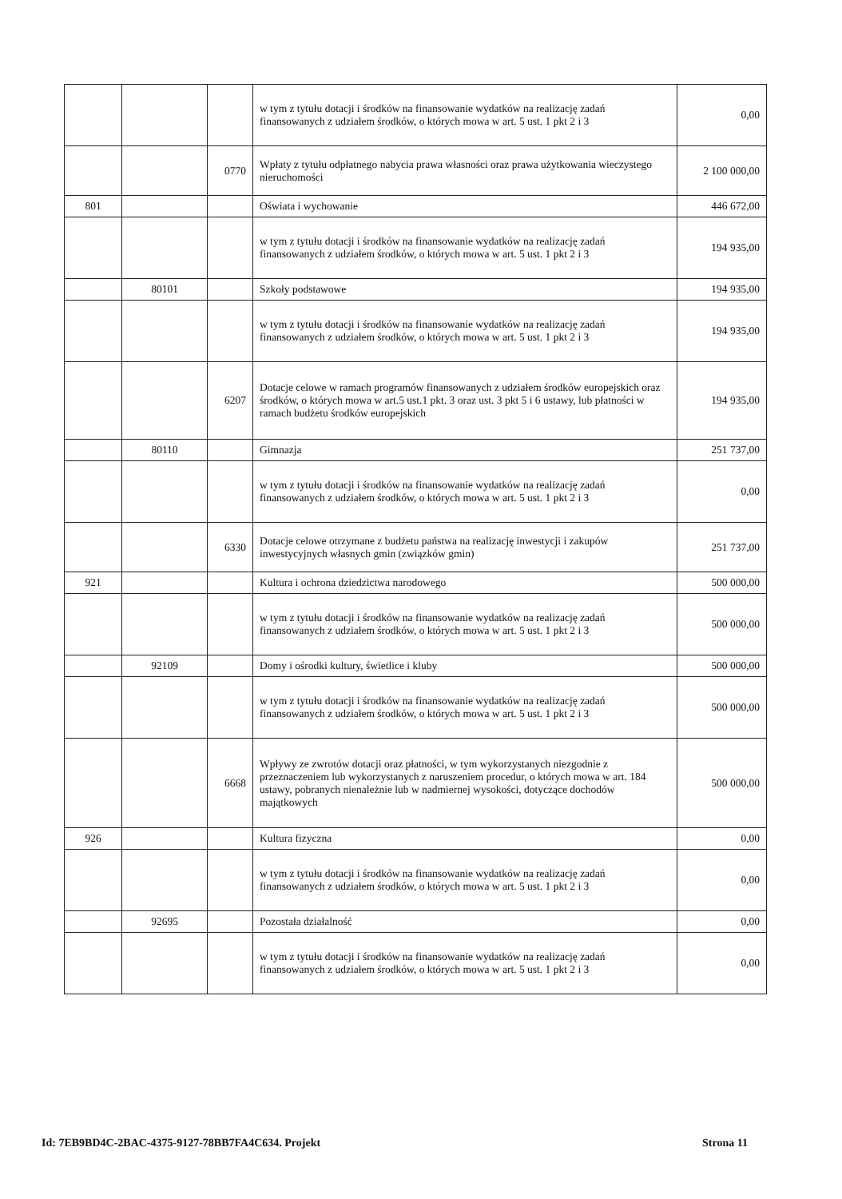| | | | w tym z tytułu dotacji i środków na finansowanie wydatków na realizację zadań finansowanych z udziałem środków, o których mowa w art. 5 ust. 1 pkt 2 i 3 | 0,00 |
| | | 0770 | Wpłaty z tytułu odpłatnego nabycia prawa własności oraz prawa użytkowania wieczystego nieruchomości | 2 100 000,00 |
| 801 | | | Oświata i wychowanie | 446 672,00 |
| | | | w tym z tytułu dotacji i środków na finansowanie wydatków na realizację zadań finansowanych z udziałem środków, o których mowa w art. 5 ust. 1 pkt 2 i 3 | 194 935,00 |
| | 80101 | | Szkoły podstawowe | 194 935,00 |
| | | | w tym z tytułu dotacji i środków na finansowanie wydatków na realizację zadań finansowanych z udziałem środków, o których mowa w art. 5 ust. 1 pkt 2 i 3 | 194 935,00 |
| | | 6207 | Dotacje celowe w ramach programów finansowanych z udziałem środków europejskich oraz środków, o których mowa w art.5 ust.1 pkt. 3 oraz ust. 3 pkt 5 i 6 ustawy, lub płatności w ramach budżetu środków europejskich | 194 935,00 |
| | 80110 | | Gimnazja | 251 737,00 |
| | | | w tym z tytułu dotacji i środków na finansowanie wydatków na realizację zadań finansowanych z udziałem środków, o których mowa w art. 5 ust. 1 pkt 2 i 3 | 0,00 |
| | | 6330 | Dotacje celowe otrzymane z budżetu państwa na realizację inwestycji i zakupów inwestycyjnych własnych gmin (związków gmin) | 251 737,00 |
| 921 | | | Kultura i ochrona dziedzictwa narodowego | 500 000,00 |
| | | | w tym z tytułu dotacji i środków na finansowanie wydatków na realizację zadań finansowanych z udziałem środków, o których mowa w art. 5 ust. 1 pkt 2 i 3 | 500 000,00 |
| | 92109 | | Domy i ośrodki kultury, świetlice i kluby | 500 000,00 |
| | | | w tym z tytułu dotacji i środków na finansowanie wydatków na realizację zadań finansowanych z udziałem środków, o których mowa w art. 5 ust. 1 pkt 2 i 3 | 500 000,00 |
| | | 6668 | Wpływy ze zwrotów dotacji oraz płatności, w tym wykorzystanych niezgodnie z przeznaczeniem lub wykorzystanych z naruszeniem procedur, o których mowa w art. 184 ustawy, pobranych nienależnie lub w nadmiernej wysokości, dotyczące dochodów majątkowych | 500 000,00 |
| 926 | | | Kultura fizyczna | 0,00 |
| | | | w tym z tytułu dotacji i środków na finansowanie wydatków na realizację zadań finansowanych z udziałem środków, o których mowa w art. 5 ust. 1 pkt 2 i 3 | 0,00 |
| | 92695 | | Pozostała działalność | 0,00 |
| | | | w tym z tytułu dotacji i środków na finansowanie wydatków na realizację zadań finansowanych z udziałem środków, o których mowa w art. 5 ust. 1 pkt 2 i 3 | 0,00 |
Id: 7EB9BD4C-2BAC-4375-9127-78BB7FA4C634. Projekt Strona 11